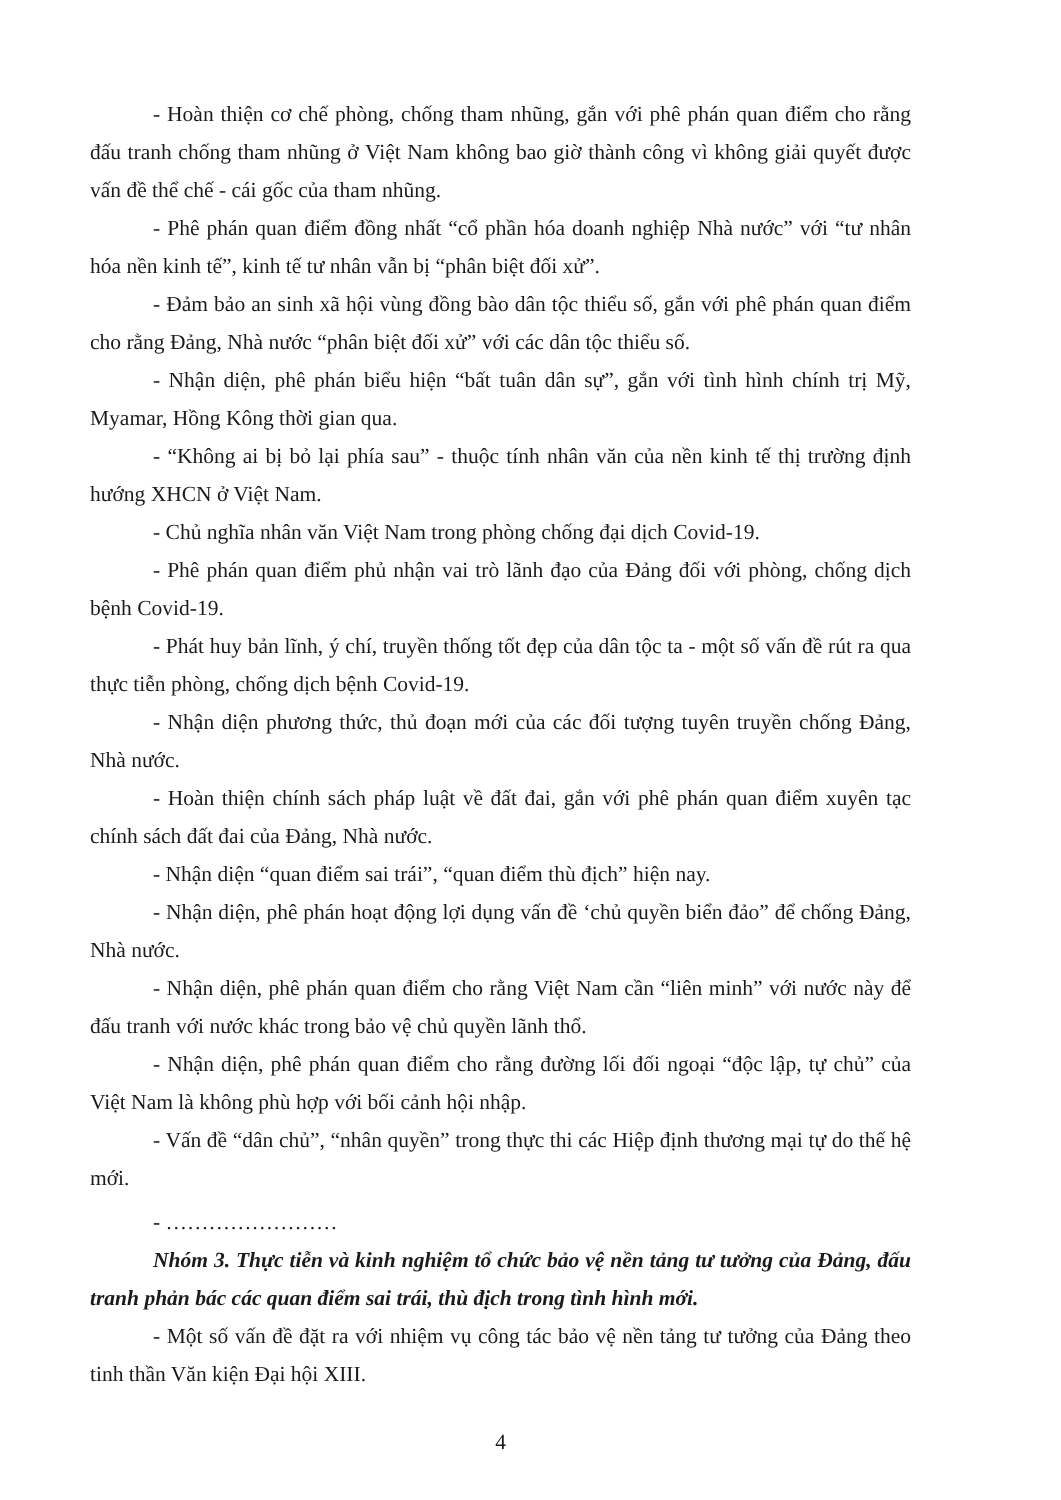- Hoàn thiện cơ chế phòng, chống tham nhũng, gắn với phê phán quan điểm cho rằng đấu tranh chống tham nhũng ở Việt Nam không bao giờ thành công vì không giải quyết được vấn đề thể chế - cái gốc của tham nhũng.
- Phê phán quan điểm đồng nhất “cổ phần hóa doanh nghiệp Nhà nước” với “tư nhân hóa nền kinh tế”, kinh tế tư nhân vẫn bị “phân biệt đối xử”.
- Đảm bảo an sinh xã hội vùng đồng bào dân tộc thiểu số, gắn với phê phán quan điểm cho rằng Đảng, Nhà nước “phân biệt đối xử” với các dân tộc thiểu số.
- Nhận diện, phê phán biểu hiện “bất tuân dân sự”, gắn với tình hình chính trị Mỹ, Myamar, Hồng Kông thời gian qua.
- “Không ai bị bỏ lại phía sau” - thuộc tính nhân văn của nền kinh tế thị trường định hướng XHCN ở Việt Nam.
- Chủ nghĩa nhân văn Việt Nam trong phòng chống đại dịch Covid-19.
- Phê phán quan điểm phủ nhận vai trò lãnh đạo của Đảng đối với phòng, chống dịch bệnh Covid-19.
- Phát huy bản lĩnh, ý chí, truyền thống tốt đẹp của dân tộc ta - một số vấn đề rút ra qua thực tiễn phòng, chống dịch bệnh Covid-19.
- Nhận diện phương thức, thủ đoạn mới của các đối tượng tuyên truyền chống Đảng, Nhà nước.
- Hoàn thiện chính sách pháp luật về đất đai, gắn với phê phán quan điểm xuyên tạc chính sách đất đai của Đảng, Nhà nước.
- Nhận diện “quan điểm sai trái”, “quan điểm thù địch” hiện nay.
- Nhận diện, phê phán hoạt động lợi dụng vấn đề ‘chủ quyền biển đảo” để chống Đảng, Nhà nước.
- Nhận diện, phê phán quan điểm cho rằng Việt Nam cần “liên minh” với nước này để đấu tranh với nước khác trong bảo vệ chủ quyền lãnh thổ.
- Nhận diện, phê phán quan điểm cho rằng đường lối đối ngoại “độc lập, tự chủ” của Việt Nam là không phù hợp với bối cảnh hội nhập.
- Vấn đề “dân chủ”, “nhân quyền” trong thực thi các Hiệp định thương mại tự do thế hệ mới.
- ……………………
Nhóm 3. Thực tiễn và kinh nghiệm tổ chức bảo vệ nền tảng tư tưởng của Đảng, đấu tranh phản bác các quan điểm sai trái, thù địch trong tình hình mới.
- Một số vấn đề đặt ra với nhiệm vụ công tác bảo vệ nền tảng tư tưởng của Đảng theo tinh thần Văn kiện Đại hội XIII.
4